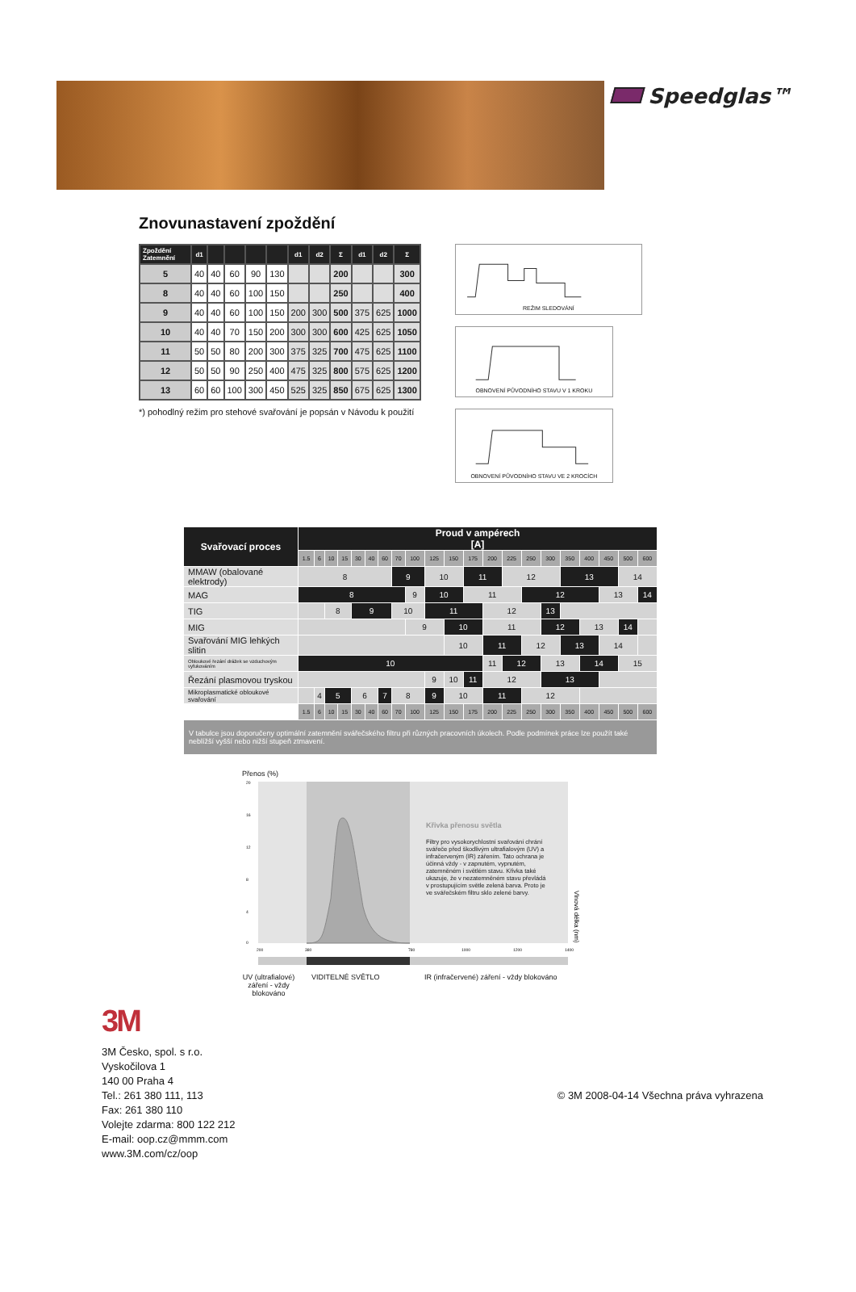Speedglas™
Znovunastavení zpoždění
| Zpoždění Zatemnění | d1 | | | | | d1 | d2 | Σ | d1 | d2 | Σ |
| --- | --- | --- | --- | --- | --- | --- | --- | --- | --- | --- | --- |
| 5 | 40 | 40 | 60 | 90 | 130 | | | 200 | | | 300 |
| 8 | 40 | 40 | 60 | 100 | 150 | | | 250 | | | 400 |
| 9 | 40 | 40 | 60 | 100 | 150 | 200 | 300 | 500 | 375 | 625 | 1000 |
| 10 | 40 | 40 | 70 | 150 | 200 | 300 | 300 | 600 | 425 | 625 | 1050 |
| 11 | 50 | 50 | 80 | 200 | 300 | 375 | 325 | 700 | 475 | 625 | 1100 |
| 12 | 50 | 50 | 90 | 250 | 400 | 475 | 325 | 800 | 575 | 625 | 1200 |
| 13 | 60 | 60 | 100 | 300 | 450 | 525 | 325 | 850 | 675 | 625 | 1300 |
*) pohodlný režim pro stehové svařování je popsán v Návodu k použití
REŽIM SLEDOVÁNÍ
OBNOVENÍ PŮVODNÍHO STAVU V 1 KROKU
OBNOVENÍ PŮVODNÍHO STAVU VE 2 KROCÍCH
| Svařovací proces | Proud v ampérech [A] | | | | | | | | | | | | | | | | | | | | |
| | 1.5 | 6 | 10 | 15 | 30 | 40 | 60 | 70 | 100 | 125 | 150 | 175 | 200 | 225 | 250 | 300 | 350 | 400 | 450 | 500 | 600 |
| MMAW (obalované elektrody) | 8 | | | | | | | 9 | | 10 | | 11 | | 12 | | | 13 | | | 14 | |
| MAG | 8 | | | | | | | | 9 | 10 | | 11 | | | 12 | | | | 13 | | 14 |
| TIG | | | 8 | | 9 | | | 10 | | 11 | | | 12 | | | 13 | | | | | |
| MIG | | | | | | | | | 9 | | 10 | | 11 | | | 12 | | 13 | | 14 | |
| Svařování MIG lehkých slitin | | | | | | | | | | | 10 | | 11 | | 12 | | 13 | | 14 | | |
| Obloukové řezání drážek se vzduchovým vyfukováním | 10 | | | | | | | | | | | | 11 | 12 | | 13 | | 14 | | 15 | |
| Řezání plasmovou tryskou | | | | | | | | | | 9 | 10 | 11 | 12 | | | 13 | | | | | |
| Mikroplasmatické obloukové svařování | | 4 | 5 | | 6 | | 7 | 8 | | 9 | 10 | | 11 | | 12 | | | | | | |
| | 1.5 | 6 | 10 | 15 | 30 | 40 | 60 | 70 | 100 | 125 | 150 | 175 | 200 | 225 | 250 | 300 | 350 | 400 | 450 | 500 | 600 |
| V tabulce jsou doporučeny optimální zatemnění svářečského filtru při různých pracovních úkolech. Podle podmínek práce lze použít také neblížší vyšší nebo nižší stupeň ztmavení. | | | | | | | | | | | | | | | | | | | | | |
Přenos (%)
20
16
12
8
4
0
200
380
780
1000
1200
1400
Křivka přenosu světla
Filtry pro vysokorychlostní svařování chrání svářeče před škodlivým ultrafialovým (UV) a infračerveným (IR) zářením. Tato ochrana je účinná vždy - v zapnutém, vypnutém, zatemněném i světlém stavu. Křivka také ukazuje, že v nezatemněném stavu převládá v prostupujícím světle zelená barva. Proto je ve svářečském filtru sklo zelené barvy.
Vlnová délka (nm)
UV (ultrafialové) záření - vždy blokováno
VIDITELNÉ SVĚTLO IR (infračervené) záření - vždy blokováno
3M
3M Česko, spol. s r.o.
Vyskočilova 1
140 00 Praha 4
Tel.: 261 380 111, 113
Fax: 261 380 110
Volejte zdarma: 800 122 212
E-mail: oop.cz@mmm.com
www.3M.com/cz/oop
© 3M 2008-04-14 Všechna práva vyhrazena